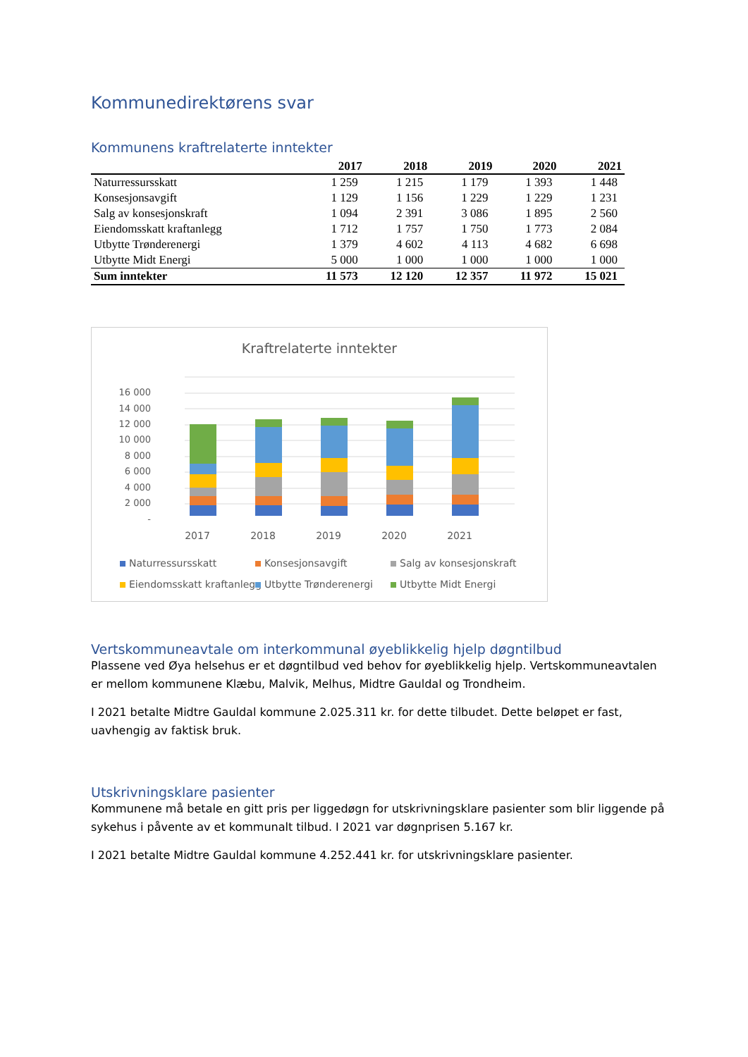Kommunedirektørens svar
Kommunens kraftrelaterte inntekter
| | 2017 | 2018 | 2019 | 2020 | 2021 |
| --- | --- | --- | --- | --- | --- |
| Naturressursskatt | 1 259 | 1 215 | 1 179 | 1 393 | 1 448 |
| Konsesjonsavgift | 1 129 | 1 156 | 1 229 | 1 229 | 1 231 |
| Salg av konsesjonskraft | 1 094 | 2 391 | 3 086 | 1 895 | 2 560 |
| Eiendomsskatt kraftanlegg | 1 712 | 1 757 | 1 750 | 1 773 | 2 084 |
| Utbytte Trønderenergi | 1 379 | 4 602 | 4 113 | 4 682 | 6 698 |
| Utbytte Midt Energi | 5 000 | 1 000 | 1 000 | 1 000 | 1 000 |
| Sum inntekter | 11 573 | 12 120 | 12 357 | 11 972 | 15 021 |
Kraftrelaterte inntekter
16 000
14 000
12 000
10 000
8 000
6 000
4 000
2 000
-
2017
2018
2019
2020
2021
Naturressursskatt
Konsesjonsavgift
Salg av konsesjonskraft
Eiendomsskatt kraftanlegg
Utbytte Trønderenergi
Utbytte Midt Energi
Vertskommuneavtale om interkommunal øyeblikkelig hjelp døgntilbud
Plassene ved Øya helsehus er et døgntilbud ved behov for øyeblikkelig hjelp. Vertskommuneavtalen er mellom kommunene Klæbu, Malvik, Melhus, Midtre Gauldal og Trondheim.
I 2021 betalte Midtre Gauldal kommune 2.025.311 kr. for dette tilbudet. Dette beløpet er fast, uavhengig av faktisk bruk.
Utskrivningsklare pasienter
Kommunene må betale en gitt pris per liggedøgn for utskrivningsklare pasienter som blir liggende på sykehus i påvente av et kommunalt tilbud. I 2021 var døgnprisen 5.167 kr.
I 2021 betalte Midtre Gauldal kommune 4.252.441 kr. for utskrivningsklare pasienter.